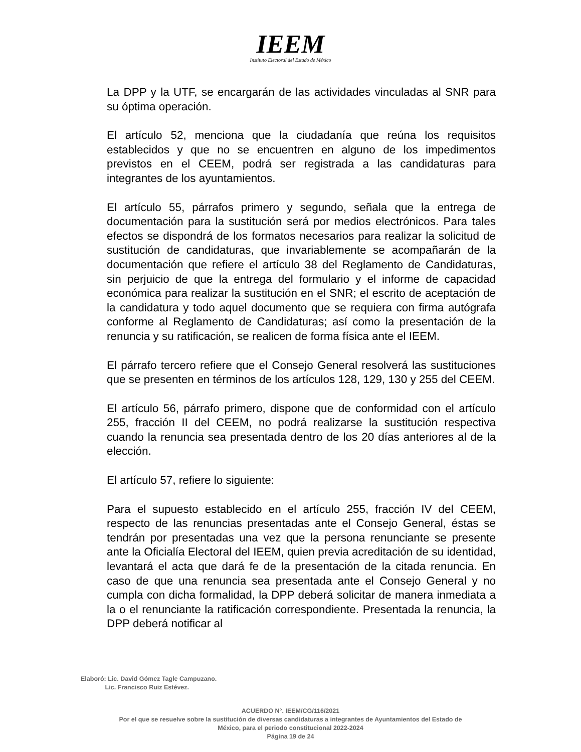IEEM
Instituto Electoral del Estado de México
La DPP y la UTF, se encargarán de las actividades vinculadas al SNR para su óptima operación.
El artículo 52, menciona que la ciudadanía que reúna los requisitos establecidos y que no se encuentren en alguno de los impedimentos previstos en el CEEM, podrá ser registrada a las candidaturas para integrantes de los ayuntamientos.
El artículo 55, párrafos primero y segundo, señala que la entrega de documentación para la sustitución será por medios electrónicos. Para tales efectos se dispondrá de los formatos necesarios para realizar la solicitud de sustitución de candidaturas, que invariablemente se acompañarán de la documentación que refiere el artículo 38 del Reglamento de Candidaturas, sin perjuicio de que la entrega del formulario y el informe de capacidad económica para realizar la sustitución en el SNR; el escrito de aceptación de la candidatura y todo aquel documento que se requiera con firma autógrafa conforme al Reglamento de Candidaturas; así como la presentación de la renuncia y su ratificación, se realicen de forma física ante el IEEM.
El párrafo tercero refiere que el Consejo General resolverá las sustituciones que se presenten en términos de los artículos 128, 129, 130 y 255 del CEEM.
El artículo 56, párrafo primero, dispone que de conformidad con el artículo 255, fracción II del CEEM, no podrá realizarse la sustitución respectiva cuando la renuncia sea presentada dentro de los 20 días anteriores al de la elección.
El artículo 57, refiere lo siguiente:
Para el supuesto establecido en el artículo 255, fracción IV del CEEM, respecto de las renuncias presentadas ante el Consejo General, éstas se tendrán por presentadas una vez que la persona renunciante se presente ante la Oficialía Electoral del IEEM, quien previa acreditación de su identidad, levantará el acta que dará fe de la presentación de la citada renuncia. En caso de que una renuncia sea presentada ante el Consejo General y no cumpla con dicha formalidad, la DPP deberá solicitar de manera inmediata a la o el renunciante la ratificación correspondiente. Presentada la renuncia, la DPP deberá notificar al
Elaboró: Lic. David Gómez Tagle Campuzano.
Lic. Francisco Ruiz Estévez.
ACUERDO N°. IEEM/CG/116/2021
Por el que se resuelve sobre la sustitución de diversas candidaturas a integrantes de Ayuntamientos del Estado de
México, para el periodo constitucional 2022-2024
Página 19 de 24